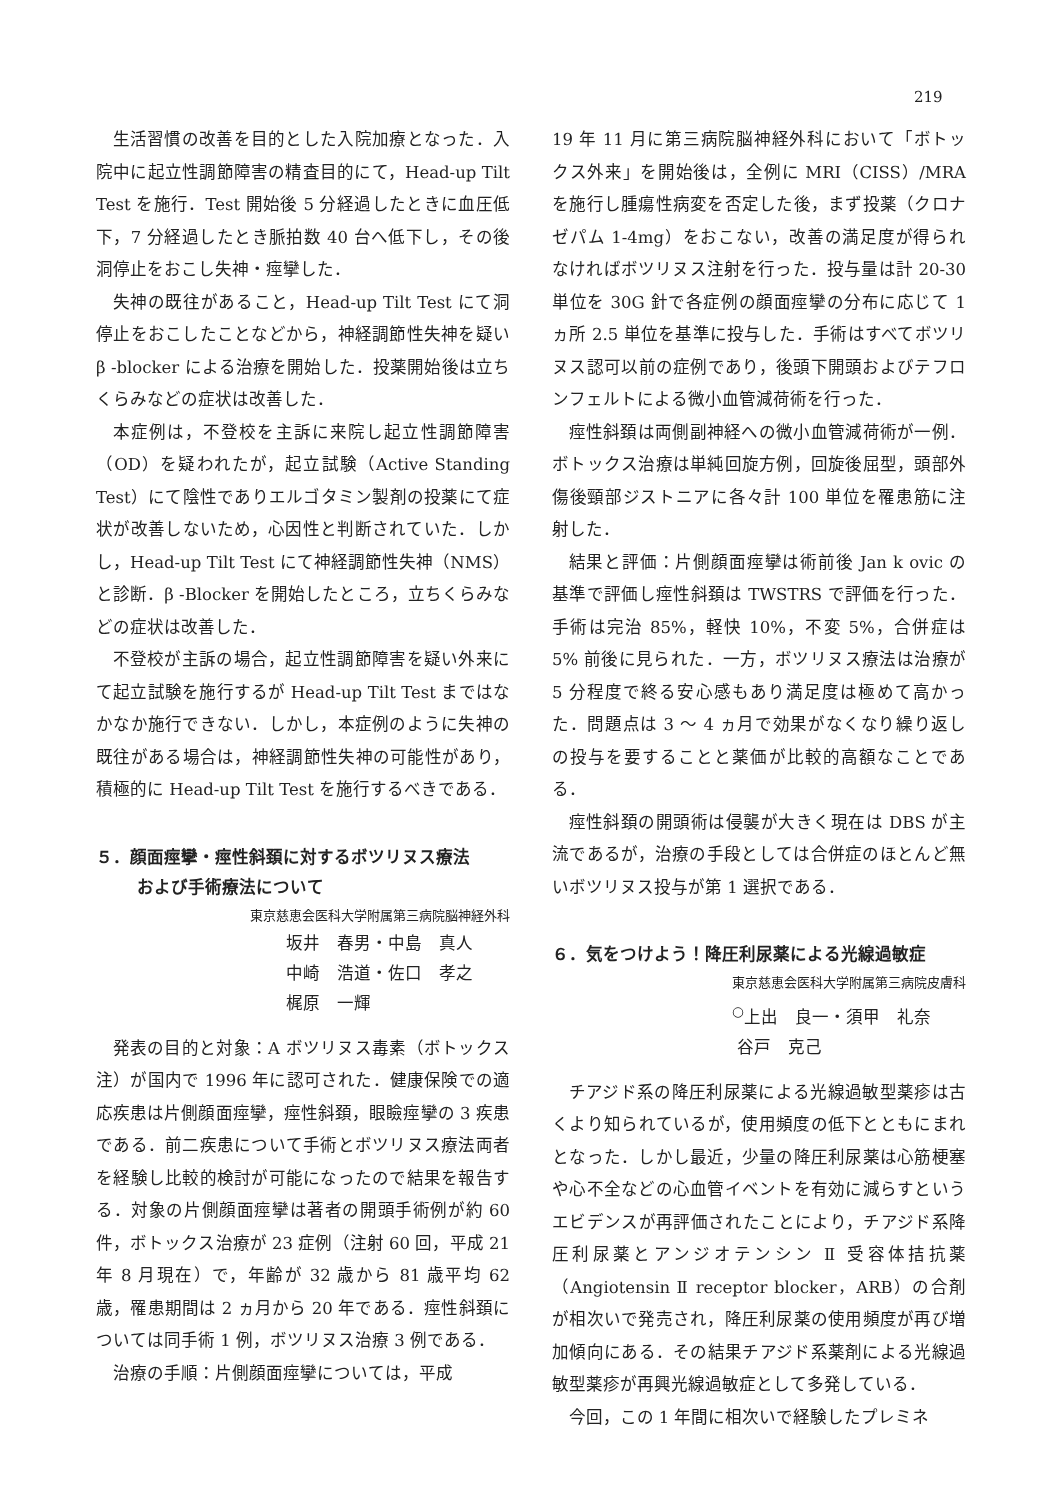219
生活習慣の改善を目的とした入院加療となった．入院中に起立性調節障害の精査目的にて，Head-up Tilt Test を施行．Test 開始後 5 分経過したときに血圧低下，7 分経過したとき脈拍数 40 台へ低下し，その後洞停止をおこし失神・痙攣した．
失神の既往があること，Head-up Tilt Test にて洞停止をおこしたことなどから，神経調節性失神を疑い β -blocker による治療を開始した．投薬開始後は立ちくらみなどの症状は改善した．
本症例は，不登校を主訴に来院し起立性調節障害（OD）を疑われたが，起立試験（Active Standing Test）にて陰性でありエルゴタミン製剤の投薬にて症状が改善しないため，心因性と判断されていた．しかし，Head-up Tilt Test にて神経調節性失神（NMS）と診断．β -Blocker を開始したところ，立ちくらみなどの症状は改善した．
不登校が主訴の場合，起立性調節障害を疑い外来にて起立試験を施行するが Head-up Tilt Test まではなかなか施行できない．しかし，本症例のように失神の既往がある場合は，神経調節性失神の可能性があり，積極的に Head-up Tilt Test を施行するべきである．
５．顔面痙攣・痙性斜頚に対するボツリヌス療法
および手術療法について
東京慈恵会医科大学附属第三病院脳神経外科
坂井　春男・中島　真人
中崎　浩道・佐口　孝之
梶原　一輝
発表の目的と対象：A ボツリヌス毒素（ボトックス注）が国内で 1996 年に認可された．健康保険での適応疾患は片側顔面痙攣，痙性斜頚，眼瞼痙攣の 3 疾患である．前二疾患について手術とボツリヌス療法両者を経験し比較的検討が可能になったので結果を報告する．対象の片側顔面痙攣は著者の開頭手術例が約 60 件，ボトックス治療が 23 症例（注射 60 回，平成 21 年 8 月現在）で，年齢が 32 歳から 81 歳平均 62 歳，罹患期間は 2 ヵ月から 20 年である．痙性斜頚については同手術 1 例，ボツリヌス治療 3 例である．
治療の手順：片側顔面痙攣については，平成
19 年 11 月に第三病院脳神経外科において「ボトックス外来」を開始後は，全例に MRI（CISS）/MRA を施行し腫瘍性病変を否定した後，まず投薬（クロナゼパム 1-4mg）をおこない，改善の満足度が得られなければボツリヌス注射を行った．投与量は計 20-30 単位を 30G 針で各症例の顔面痙攣の分布に応じて 1 ヵ所 2.5 単位を基準に投与した．手術はすべてボツリヌス認可以前の症例であり，後頭下開頭およびテフロンフェルトによる微小血管減荷術を行った．
痙性斜頚は両側副神経への微小血管減荷術が一例．ボトックス治療は単純回旋方例，回旋後屈型，頭部外傷後頸部ジストニアに各々計 100 単位を罹患筋に注射した．
結果と評価：片側顔面痙攣は術前後 Jan k ovic の基準で評価し痙性斜頚は TWSTRS で評価を行った．手術は完治 85%，軽快 10%，不変 5%，合併症は 5% 前後に見られた．一方，ボツリヌス療法は治療が 5 分程度で終る安心感もあり満足度は極めて高かった．問題点は 3 〜 4 ヵ月で効果がなくなり繰り返しの投与を要することと薬価が比較的高額なことである．
痙性斜頚の開頭術は侵襲が大きく現在は DBS が主流であるが，治療の手段としては合併症のほとんど無いボツリヌス投与が第 1 選択である．
６．気をつけよう！降圧利尿薬による光線過敏症
東京慈恵会医科大学附属第三病院皮膚科
<sup>○</sup>上出　良一・須甲　礼奈
谷戸　克己
チアジド系の降圧利尿薬による光線過敏型薬疹は古くより知られているが，使用頻度の低下とともにまれとなった．しかし最近，少量の降圧利尿薬は心筋梗塞や心不全などの心血管イベントを有効に減らすというエビデンスが再評価されたことにより，チアジド系降圧利尿薬とアンジオテンシン Ⅱ 受容体拮抗薬（Angiotensin Ⅱ receptor blocker，ARB）の合剤が相次いで発売され，降圧利尿薬の使用頻度が再び増加傾向にある．その結果チアジド系薬剤による光線過敏型薬疹が再興光線過敏症として多発している．
今回，この 1 年間に相次いで経験したプレミネ